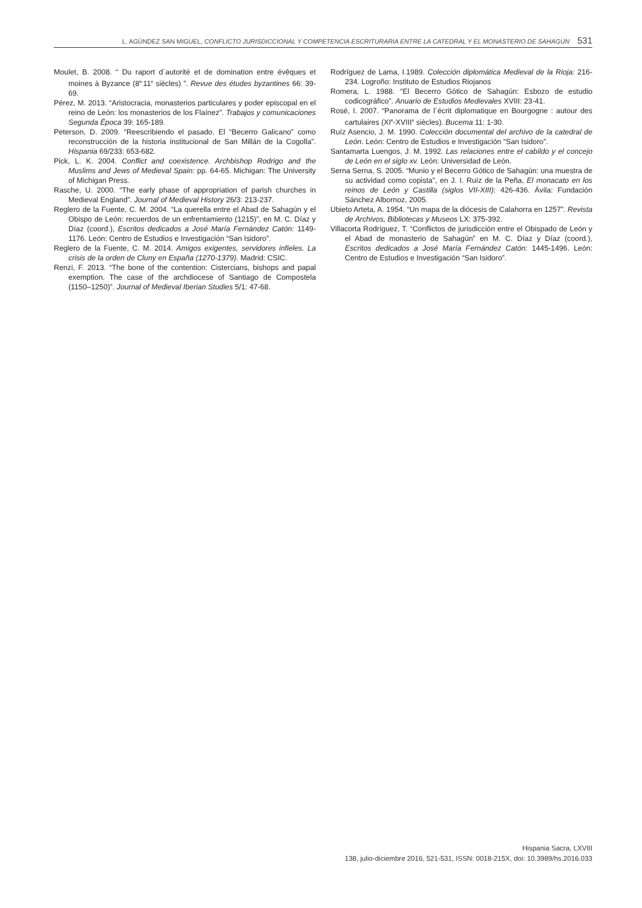L. AGÚNDEZ SAN MIGUEL, CONFLICTO JURISDICCIONAL Y COMPETENCIA ESCRITURARIA ENTRE LA CATEDRAL Y EL MONASTERIO DE SAHAGÚN 531
Moulet, B. 2008. “ Du raport d´autorité et de domination entre évêques et moines à Byzance (8<sup>e-</sup>11<sup>e</sup> siècles) ”. Revue des études byzantines 66: 39-69.
Pérez, M. 2013. “Aristocracia, monasterios particulares y poder episcopal en el reino de León: los monasterios de los Flaínez”. Trabajos y comunicaciones Segunda Época 39: 165-189.
Peterson, D. 2009. “Reescribiendo el pasado. El “Becerro Galicano” como reconstrucción de la historia institucional de San Millán de la Cogolla”. Hispania 69/233: 653-682.
Pick, L. K. 2004. Conflict and coexistence. Archbishop Rodrigo and the Muslims and Jews of Medieval Spain: pp. 64-65. Michigan: The University of Michigan Press.
Rasche, U. 2000. “The early phase of appropriation of parish churches in Medieval England”. Journal of Medieval History 26/3: 213-237.
Reglero de la Fuente, C. M. 2004. “La querella entre el Abad de Sahagún y el Obispo de León: recuerdos de un enfrentamiento (1215)”, en M. C. Díaz y Díaz (coord.), Escritos dedicados a José María Fernández Catón: 1149-1176. León: Centro de Estudios e Investigación “San Isidoro”.
Reglero de la Fuente, C. M. 2014. Amigos exigentes, servidores infieles. La crisis de la orden de Cluny en España (1270-1379). Madrid: CSIC.
Renzi, F. 2013. “The bone of the contention: Cistercians, bishops and papal exemption. The case of the archdiocese of Santiago de Compostela (1150–1250)”. Journal of Medieval Iberian Studies 5/1: 47-68.
Rodríguez de Lama, I.1989. Colección diplomática Medieval de la Rioja: 216-234. Logroño: Instituto de Estudios Riojanos
Romera, L. 1988. “El Becerro Gótico de Sahagún: Esbozo de estudio codicográfico”. Anuario de Estudios Medievales XVIII: 23-41.
Rosé, I. 2007. “Panorama de l´écrit diplomatique en Bourgogne : autour des cartulaires (XI<sup>e</sup>-XVIII<sup>e</sup> siècles). Bucema 11: 1-30.
Ruíz Asencio, J. M. 1990. Colección documental del archivo de la catedral de León. León: Centro de Estudios e Investigación “San Isidoro”.
Santamarta Luengos, J. M. 1992. Las relaciones entre el cabildo y el concejo de León en el siglo xv. León: Universidad de León.
Serna Serna, S. 2005. “Munio y el Becerro Gótico de Sahagún: una muestra de su actividad como copista”, en J. I. Ruíz de la Peña, El monacato en los reinos de León y Castilla (siglos VII-XIII): 426-436. Ávila: Fundación Sánchez Albornoz, 2005.
Ubieto Arteta, A. 1954. “Un mapa de la diócesis de Calahorra en 1257”. Revista de Archivos, Bibliotecas y Museos LX: 375-392.
Villacorta Rodríguez, T. “Conflictos de jurisdicción entre el Obispado de León y el Abad de monasterio de Sahagún” en M. C. Díaz y Díaz (coord.), Escritos dedicados a José María Fernández Catón: 1445-1496. León: Centro de Estudios e Investigación “San Isidoro”.
Hispania Sacra, LXVIII
138, julio-diciembre 2016, 521-531, ISSN: 0018-215X, doi: 10.3989/hs.2016.033